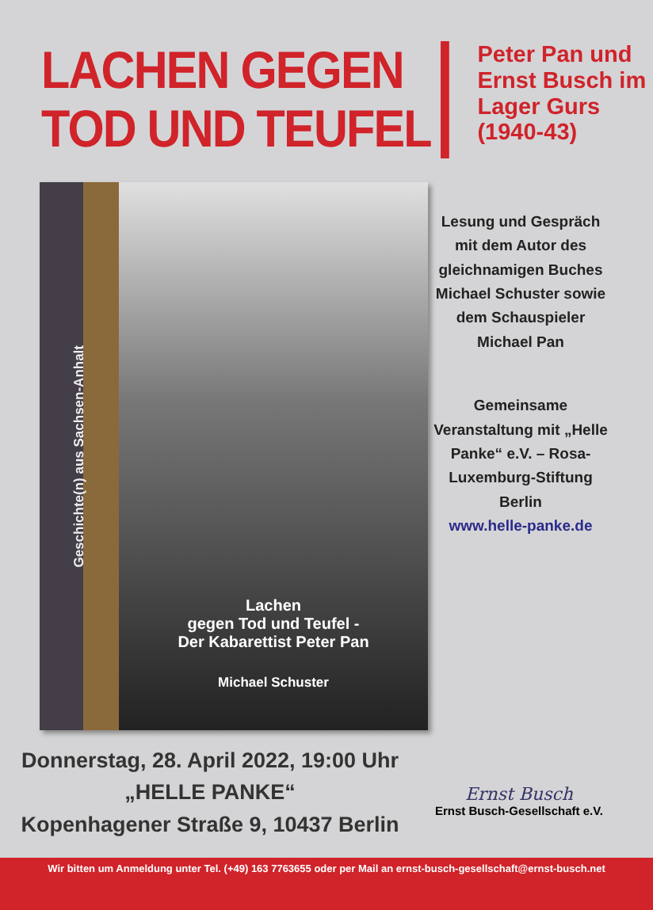LACHEN GEGEN
TOD UND TEUFEL
Peter Pan und
Ernst Busch im
Lager Gurs
(1940-43)
Geschichte(n) aus Sachsen-Anhalt
Lachen
gegen Tod und Teufel -
Der Kabarettist Peter Pan
Michael Schuster
Lesung und Gespräch mit dem Autor des gleichnamigen Buches Michael Schuster sowie dem Schauspieler Michael Pan
Gemeinsame Veranstaltung mit „Helle Panke“ e.V. – Rosa-Luxemburg-Stiftung Berlin
www.helle-panke.de
Donnerstag, 28. April 2022, 19:00 Uhr
„HELLE PANKE“
Kopenhagener Straße 9, 10437 Berlin
Ernst Busch
Ernst Busch-Gesellschaft e.V.
Wir bitten um Anmeldung unter Tel. (+49) 163 7763655 oder per Mail an ernst-busch-gesellschaft@ernst-busch.net